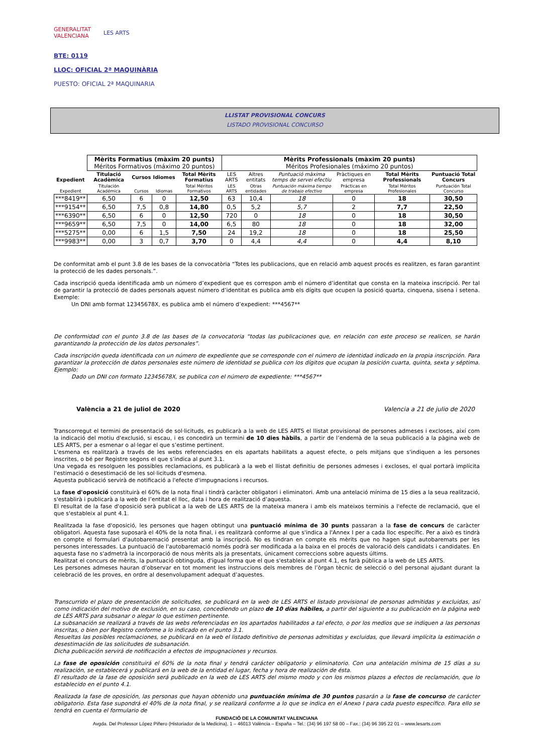GENERALITAT
VALENCIANA LES ARTS
BTE: 0119
LLOC: OFICIAL 2ª MAQUINÀRIA
PUESTO: OFICIAL 2ª MAQUINARIA
LLISTAT PROVISIONAL CONCURS
LISTADO PROVISIONAL CONCURSO
| | Mèrits Formatius (màxim 20 punts) Méritos Formativos (máximo 20 puntos) | | | | Mèrits Professionals (màxim 20 punts) Méritos Profesionales (máximo 20 puntos) | | | | | | |
| Expedient | Titulació Acadèmica | Cursos | Idiomes | Total Mèrits Formatius | LES ARTS | Altres entitats | Puntuació màxima temps de servei efectiu | Pràctiques en empresa | Total Mèrits Professionals | Puntuació Total Concurs | |
| Expedient | Titulación Académica | Cursos | Idiomas | Total Méritos Formativos | LES ARTS | Otras entidades | Puntuación máxima tiempo de trabajo efectivo | Prácticas en empresa | Total Méritos Profesionales | Puntuación Total Concurso | |
| ***8419** | 6,50 | 6 | 0 | 12,50 | 63 | 10,4 | 18 | 0 | 18 | 30,50 | |
| ***9154** | 6,50 | 7,5 | 0,8 | 14,80 | 0,5 | 5,2 | 5,7 | 2 | 7,7 | 22,50 | |
| ***6390** | 6,50 | 6 | 0 | 12,50 | 720 | 0 | 18 | 0 | 18 | 30,50 | |
| ***9659** | 6,50 | 7,5 | 0 | 14,00 | 6,5 | 80 | 18 | 0 | 18 | 32,00 | |
| ***5275** | 0,00 | 6 | 1,5 | 7,50 | 24 | 19,2 | 18 | 0 | 18 | 25,50 | |
| ***9983** | 0,00 | 3 | 0,7 | 3,70 | 0 | 4,4 | 4,4 | 0 | 4,4 | 8,10 | |
De conformitat amb el punt 3.8 de les bases de la convocatòria “Totes les publicacions, que en relació amb aquest procés es realitzen, es faran garantint la protecció de les dades personals.”.
Cada inscripció queda identificada amb un número d’expedient que es correspon amb el número d’identitat que consta en la mateixa inscripció. Per tal de garantir la protecció de dades personals aquest número d’identitat es publica amb els dígits que ocupen la posició quarta, cinquena, sisena i setena. Exemple:
Un DNI amb format 12345678X, es publica amb el número d’expedient: ***4567**
De conformidad con el punto 3.8 de las bases de la convocatoria “todas las publicaciones que, en relación con este proceso se realicen, se harán garantizando la protección de los datos personales”.
Cada inscripción queda identificada con un número de expediente que se corresponde con el número de identidad indicado en la propia inscripción. Para garantizar la protección de datos personales este número de identidad se publica con los dígitos que ocupan la posición cuarta, quinta, sexta y séptima. Ejemplo:
Dado un DNI con formato 12345678X, se publica con el número de expediente: ***4567**
València a 21 de juliol de 2020 Valencia a 21 de julio de 2020
Transcorregut el termini de presentació de sol·licituds, es publicarà a la web de LES ARTS el llistat provisional de persones admeses i excloses, així com la indicació del motiu d'exclusió, si escau, i es concedirà un termini de 10 dies hàbils, a partir de l’endemà de la seua publicació a la pàgina web de LES ARTS, per a esmenar o al·legar el que s’estime pertinent.
L'esmena es realitzarà a través de les webs referenciades en els apartats habilitats a aquest efecte, o pels mitjans que s'indiquen a les persones inscrites, o bé per Registre segons el que s’indica al punt 3.1.
Una vegada es resolguen les possibles reclamacions, es publicarà a la web el llistat definitiu de persones admeses i excloses, el qual portarà implícita l'estimació o desestimació de les sol·licituds d'esmena.
Aquesta publicació servirà de notificació a l'efecte d'impugnacions i recursos.
La fase d'oposició constituirà el 60% de la nota final i tindrà caràcter obligatori i eliminatori. Amb una antelació mínima de 15 dies a la seua realització, s'establirà i publicarà a la web de l’entitat el lloc, data i hora de realització d’aquesta.
El resultat de la fase d'oposició serà publicat a la web de LES ARTS de la mateixa manera i amb els mateixos terminis a l'efecte de reclamació, que el que s'estableix al punt 4.1.
Realitzada la fase d'oposició, les persones que hagen obtingut una puntuació mínima de 30 punts passaran a la fase de concurs de caràcter obligatori. Aquesta fase suposarà el 40% de la nota final, i es realitzarà conforme al que s'indica a l'Annex I per a cada lloc específic. Per a això es tindrà en compte el formulari d'autobaremació presentat amb la inscripció. No es tindran en compte els mèrits que no hagen sigut autobaremats per les persones interessades. La puntuació de l'autobaremació només podrà ser modificada a la baixa en el procés de valoració dels candidats i candidates. En aquesta fase no s'admetrà la incorporació de nous mèrits als ja presentats, únicament correccions sobre aquests últims.
Realitzat el concurs de mèrits, la puntuació obtinguda, d'igual forma que el que s'estableix al punt 4.1, es farà pública a la web de LES ARTS.
Les persones admeses hauran d’observar en tot moment les instruccions dels membres de l’òrgan tècnic de selecció o del personal ajudant durant la celebració de les proves, en ordre al desenvolupament adequat d’aquestes.
Transcurrido el plazo de presentación de solicitudes, se publicará en la web de LES ARTS el listado provisional de personas admitidas y excluidas, así como indicación del motivo de exclusión, en su caso, concediendo un plazo de 10 días hábiles, a partir del siguiente a su publicación en la página web de LES ARTS para subsanar o alegar lo que estimen pertinente.
La subsanación se realizará a través de las webs referenciadas en los apartados habilitados a tal efecto, o por los medios que se indiquen a las personas inscritas, o bien por Registro conforme a lo indicado en el punto 3.1.
Resueltas las posibles reclamaciones, se publicará en la web el listado definitivo de personas admitidas y excluidas, que llevará implícita la estimación o desestimación de las solicitudes de subsanación.
Dicha publicación servirá de notificación a efectos de impugnaciones y recursos.
La fase de oposición constituirá el 60% de la nota final y tendrá carácter obligatorio y eliminatorio. Con una antelación mínima de 15 días a su realización, se establecerá y publicará en la web de la entidad el lugar, fecha y hora de realización de ésta.
El resultado de la fase de oposición será publicado en la web de LES ARTS del mismo modo y con los mismos plazos a efectos de reclamación, que lo establecido en el punto 4.1.
Realizada la fase de oposición, las personas que hayan obtenido una puntuación mínima de 30 puntos pasarán a la fase de concurso de carácter obligatorio. Esta fase supondrá el 40% de la nota final, y se realizará conforme a lo que se indica en el Anexo I para cada puesto específico. Para ello se tendrá en cuenta el formulario de
FUNDACIÓ DE LA COMUNITAT VALENCIANA
Avgda. Del Professor López Piñero (Historiador de la Medicina), 1 – 46013 València – España – Tel.: (34) 96 197 58 00 – Fax.: (34) 96 395 22 01 – www.lesarts.com